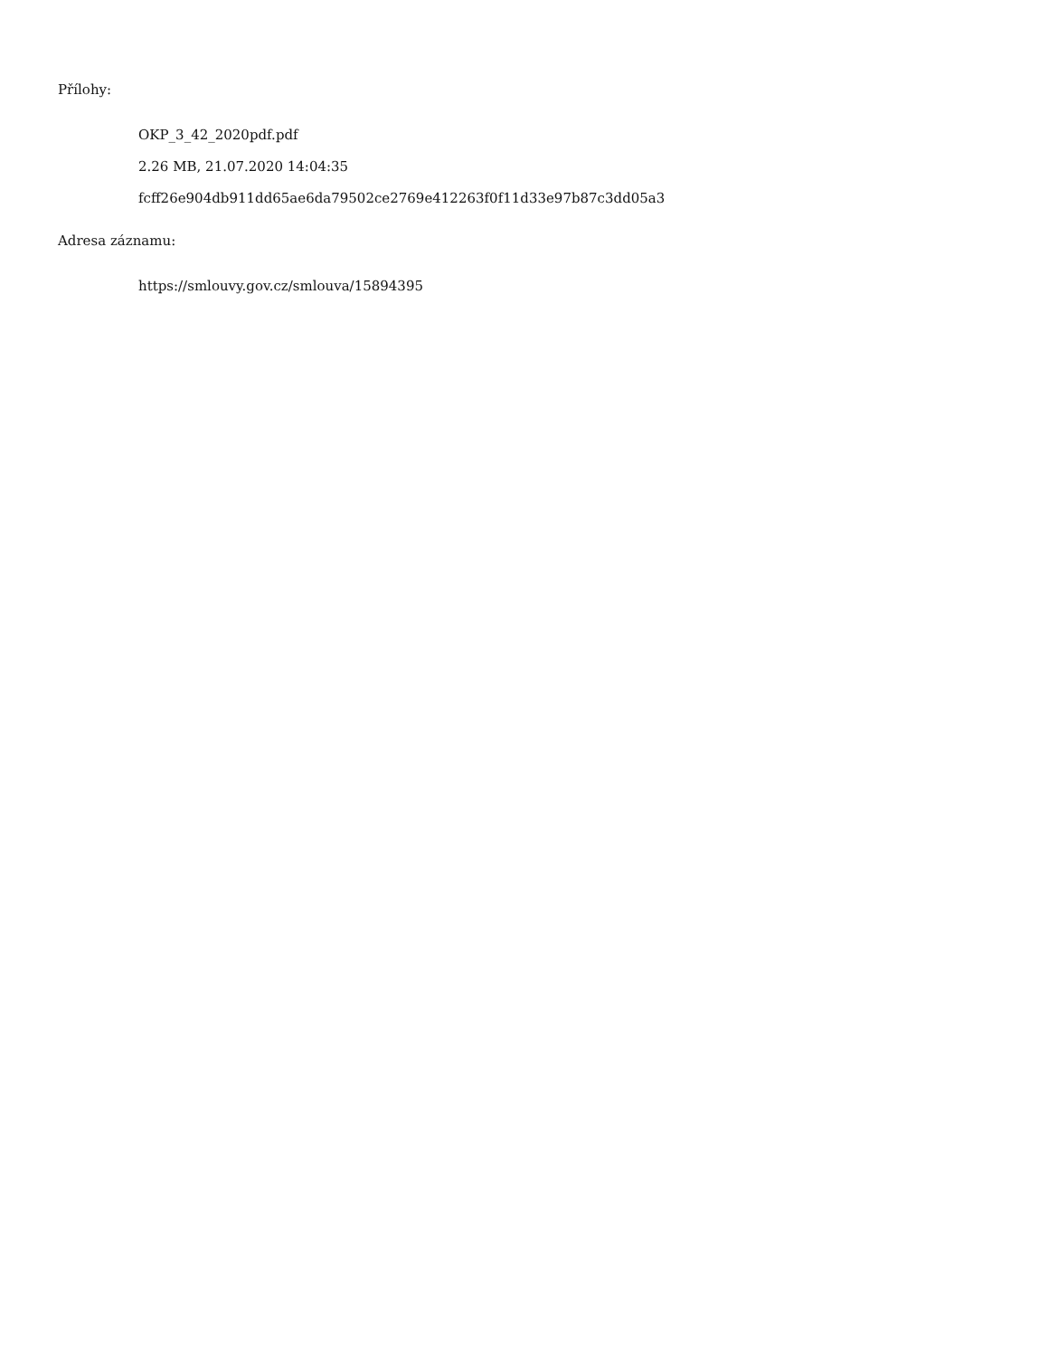Přílohy:
OKP_3_42_2020pdf.pdf
2.26 MB, 21.07.2020 14:04:35
fcff26e904db911dd65ae6da79502ce2769e412263f0f11d33e97b87c3dd05a3
Adresa záznamu:
https://smlouvy.gov.cz/smlouva/15894395